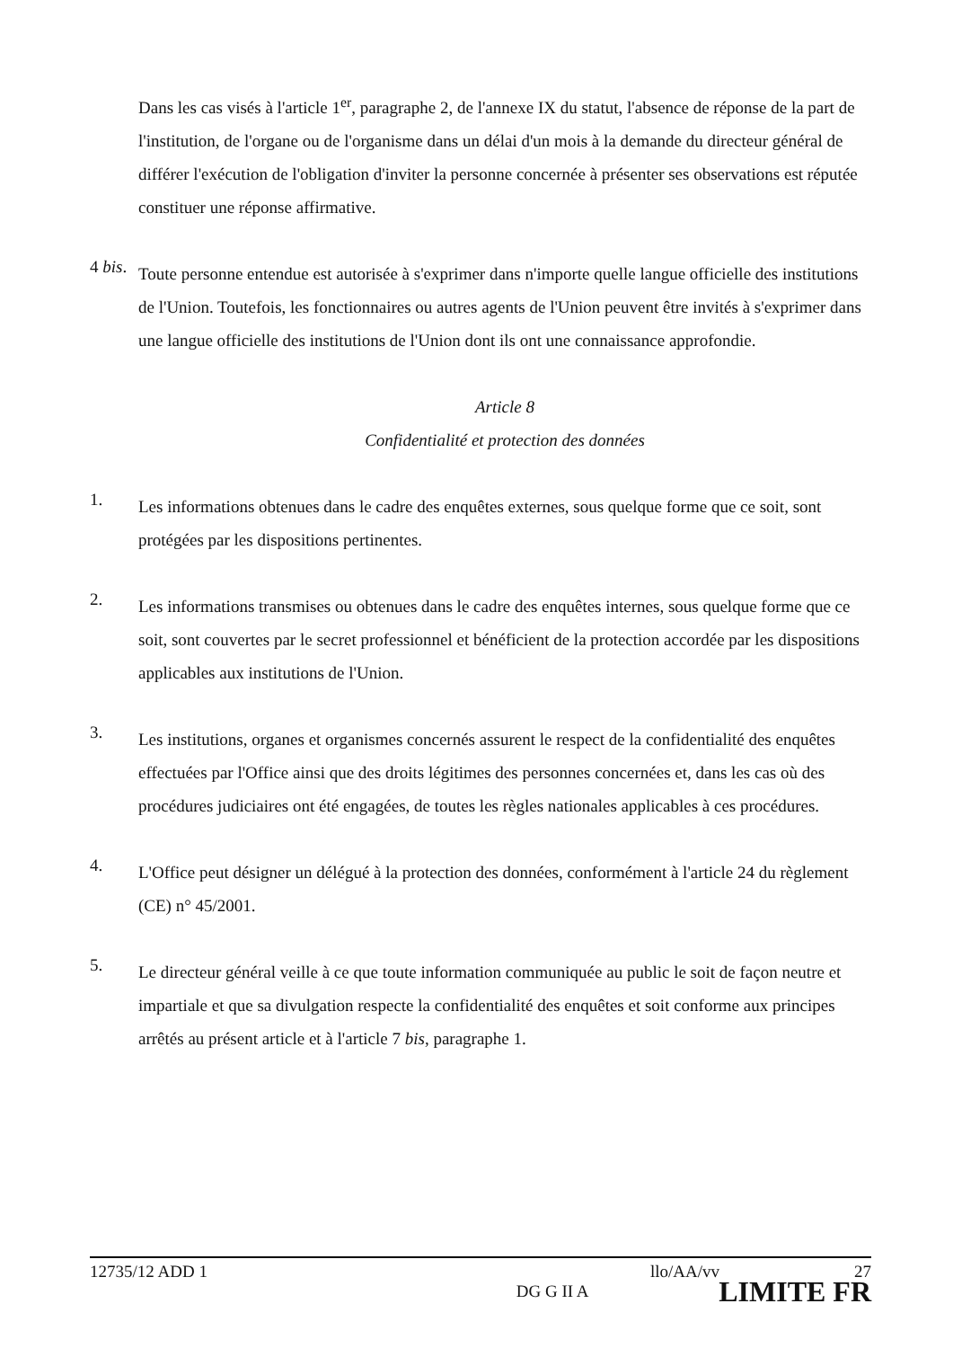Dans les cas visés à l'article 1<sup>er</sup>, paragraphe 2, de l'annexe IX du statut, l'absence de réponse de la part de l'institution, de l'organe ou de l'organisme dans un délai d'un mois à la demande du directeur général de différer l'exécution de l'obligation d'inviter la personne concernée à présenter ses observations est réputée constituer une réponse affirmative.
4 bis.
Toute personne entendue est autorisée à s'exprimer dans n'importe quelle langue officielle des institutions de l'Union. Toutefois, les fonctionnaires ou autres agents de l'Union peuvent être invités à s'exprimer dans une langue officielle des institutions de l'Union dont ils ont une connaissance approfondie.
Article 8
Confidentialité et protection des données
1.
Les informations obtenues dans le cadre des enquêtes externes, sous quelque forme que ce soit, sont protégées par les dispositions pertinentes.
2.
Les informations transmises ou obtenues dans le cadre des enquêtes internes, sous quelque forme que ce soit, sont couvertes par le secret professionnel et bénéficient de la protection accordée par les dispositions applicables aux institutions de l'Union.
3.
Les institutions, organes et organismes concernés assurent le respect de la confidentialité des enquêtes effectuées par l'Office ainsi que des droits légitimes des personnes concernées et, dans les cas où des procédures judiciaires ont été engagées, de toutes les règles nationales applicables à ces procédures.
4.
L'Office peut désigner un délégué à la protection des données, conformément à l'article 24 du règlement (CE) n° 45/2001.
5.
Le directeur général veille à ce que toute information communiquée au public le soit de façon neutre et impartiale et que sa divulgation respecte la confidentialité des enquêtes et soit conforme aux principes arrêtés au présent article et à l'article 7 bis, paragraphe 1.
12735/12 ADD 1 llo/AA/vv 27
DG G II A LIMITE FR